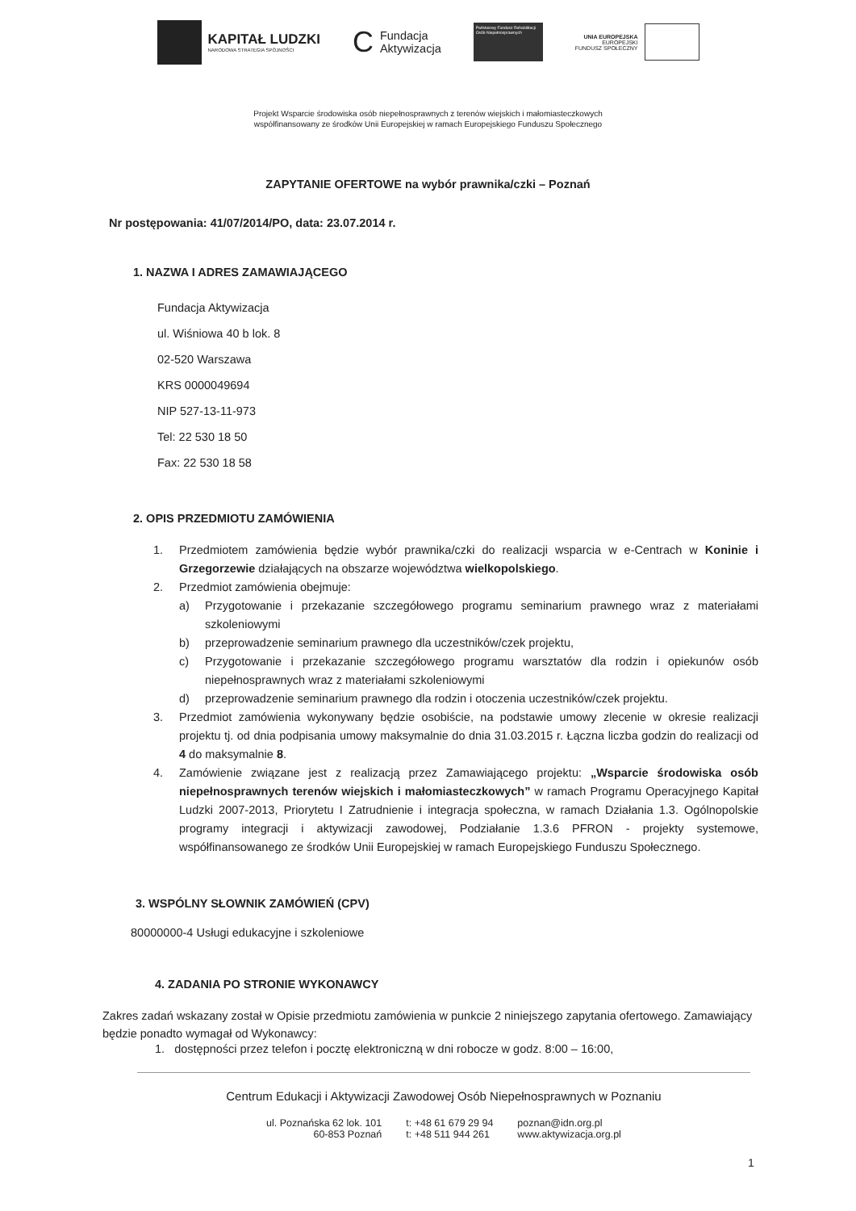KAPITAŁ LUDZKI
NARODOWA STRATEGIA SPÓJNOŚCI
C
Fundacja
Aktywizacja
Państwowy Fundusz Rehabilitacji Osób Niepełnosprawnych
UNIA EUROPEJSKA
EUROPEJSKI
FUNDUSZ SPOŁECZNY
Projekt Wsparcie środowiska osób niepełnosprawnych z terenów wiejskich i małomiasteczkowych
współfinansowany ze środków Unii Europejskiej w ramach Europejskiego Funduszu Społecznego
ZAPYTANIE OFERTOWE na wybór prawnika/czki – Poznań
Nr postępowania: 41/07/2014/PO, data: 23.07.2014 r.
1. NAZWA I ADRES ZAMAWIAJĄCEGO
Fundacja Aktywizacja
ul. Wiśniowa 40 b lok. 8
02-520 Warszawa
KRS 0000049694
NIP 527-13-11-973
Tel: 22 530 18 50
Fax: 22 530 18 58
2. OPIS PRZEDMIOTU ZAMÓWIENIA
1. Przedmiotem zamówienia będzie wybór prawnika/czki do realizacji wsparcia w e-Centrach w Koninie i Grzegorzewie działających na obszarze województwa wielkopolskiego.
2. Przedmiot zamówienia obejmuje:
a) Przygotowanie i przekazanie szczegółowego programu seminarium prawnego wraz z materiałami szkoleniowymi
b) przeprowadzenie seminarium prawnego dla uczestników/czek projektu,
c) Przygotowanie i przekazanie szczegółowego programu warsztatów dla rodzin i opiekunów osób niepełnosprawnych wraz z materiałami szkoleniowymi
d) przeprowadzenie seminarium prawnego dla rodzin i otoczenia uczestników/czek projektu.
3. Przedmiot zamówienia wykonywany będzie osobiście, na podstawie umowy zlecenie w okresie realizacji projektu tj. od dnia podpisania umowy maksymalnie do dnia 31.03.2015 r. Łączna liczba godzin do realizacji od 4 do maksymalnie 8.
4. Zamówienie związane jest z realizacją przez Zamawiającego projektu: „Wsparcie środowiska osób niepełnosprawnych terenów wiejskich i małomiasteczkowych” w ramach Programu Operacyjnego Kapitał Ludzki 2007-2013, Priorytetu I Zatrudnienie i integracja społeczna, w ramach Działania 1.3. Ogólnopolskie programy integracji i aktywizacji zawodowej, Podziałanie 1.3.6 PFRON - projekty systemowe, współfinansowanego ze środków Unii Europejskiej w ramach Europejskiego Funduszu Społecznego.
3. WSPÓLNY SŁOWNIK ZAMÓWIEŃ (CPV)
80000000-4 Usługi edukacyjne i szkoleniowe
4. ZADANIA PO STRONIE WYKONAWCY
Zakres zadań wskazany został w Opisie przedmiotu zamówienia w punkcie 2 niniejszego zapytania ofertowego. Zamawiający będzie ponadto wymagał od Wykonawcy:
1. dostępności przez telefon i pocztę elektroniczną w dni robocze w godz. 8:00 – 16:00,
Centrum Edukacji i Aktywizacji Zawodowej Osób Niepełnosprawnych w Poznaniu
ul. Poznańska 62 lok. 101
60-853 Poznań
t: +48 61 679 29 94
t: +48 511 944 261
poznan@idn.org.pl
www.aktywizacja.org.pl
1